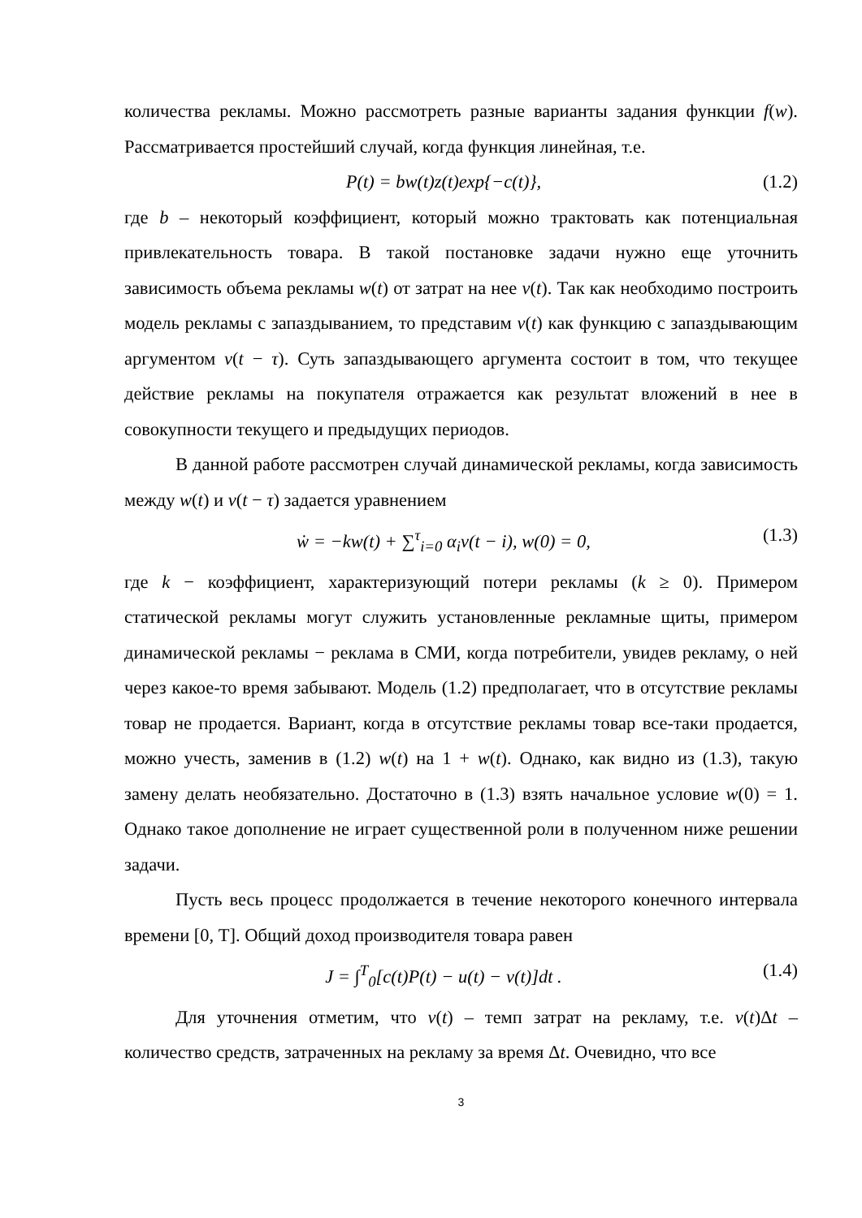количества рекламы. Можно рассмотреть разные варианты задания функции f(w). Рассматривается простейший случай, когда функция линейная, т.е.
P(t) = bw(t)z(t)exp{−c(t)}, (1.2)
где b – некоторый коэффициент, который можно трактовать как потенциальная привлекательность товара. В такой постановке задачи нужно еще уточнить зависимость объема рекламы w(t) от затрат на нее v(t). Так как необходимо построить модель рекламы с запаздыванием, то представим v(t) как функцию с запаздывающим аргументом v(t − τ). Суть запаздывающего аргумента состоит в том, что текущее действие рекламы на покупателя отражается как результат вложений в нее в совокупности текущего и предыдущих периодов.
В данной работе рассмотрен случай динамической рекламы, когда зависимость между w(t) и v(t − τ) задается уравнением
ẇ = −kw(t) + ∑<sup>τ</sup><sub>i=0</sub> α<sub>i</sub>v(t − i), w(0) = 0, (1.3)
где k − коэффициент, характеризующий потери рекламы (k ≥ 0). Примером статической рекламы могут служить установленные рекламные щиты, примером динамической рекламы − реклама в СМИ, когда потребители, увидев рекламу, о ней через какое-то время забывают. Модель (1.2) предполагает, что в отсутствие рекламы товар не продается. Вариант, когда в отсутствие рекламы товар все-таки продается, можно учесть, заменив в (1.2) w(t) на 1 + w(t). Однако, как видно из (1.3), такую замену делать необязательно. Достаточно в (1.3) взять начальное условие w(0) = 1. Однако такое дополнение не играет существенной роли в полученном ниже решении задачи.
Пусть весь процесс продолжается в течение некоторого конечного интервала времени [0, T]. Общий доход производителя товара равен
J = ∫<sup>T</sup><sub>0</sub>[c(t)P(t) − u(t) − v(t)]dt . (1.4)
Для уточнения отметим, что v(t) – темп затрат на рекламу, т.е. v(t)Δt – количество средств, затраченных на рекламу за время Δt. Очевидно, что все
3